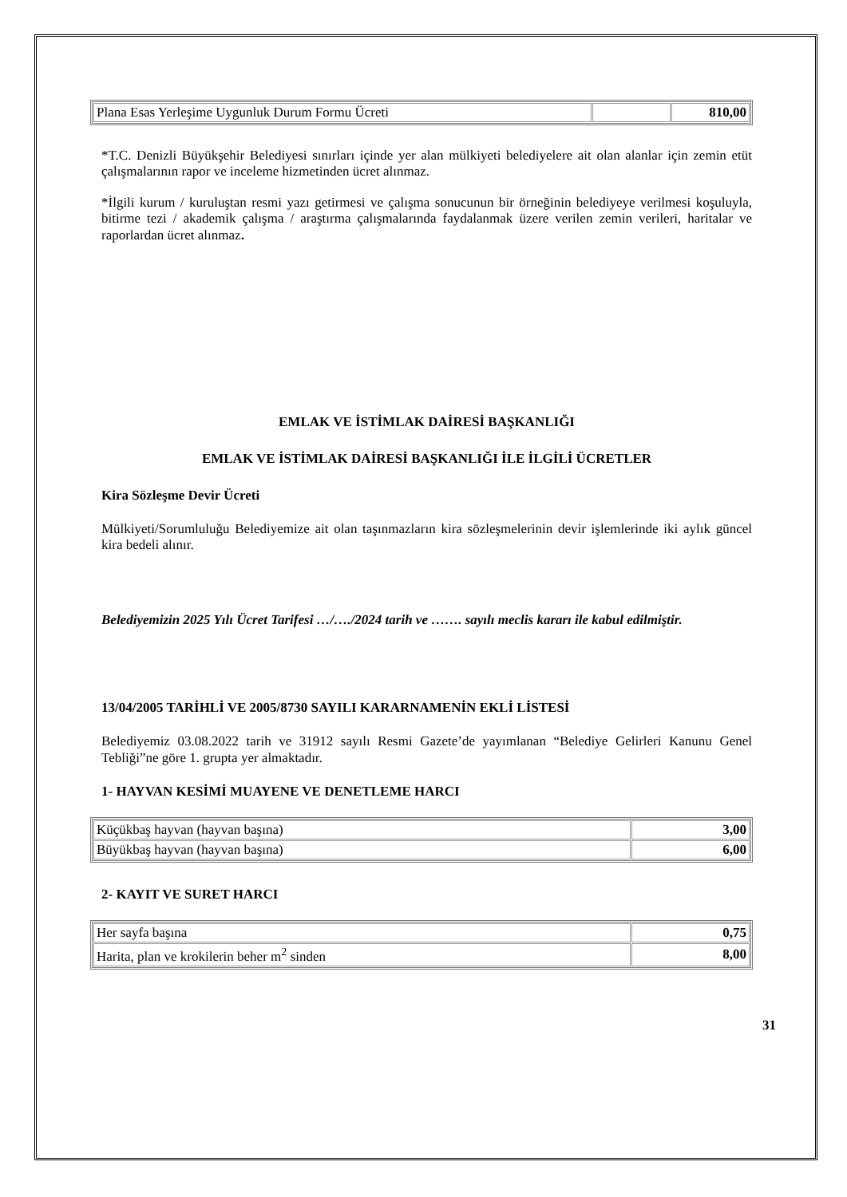| Plana Esas Yerleşime Uygunluk Durum Formu Ücreti | | 810,00 |
*T.C. Denizli Büyükşehir Belediyesi sınırları içinde yer alan mülkiyeti belediyelere ait olan alanlar için zemin etüt çalışmalarının rapor ve inceleme hizmetinden ücret alınmaz.
*İlgili kurum / kuruluştan resmi yazı getirmesi ve çalışma sonucunun bir örneğinin belediyeye verilmesi koşuluyla, bitirme tezi / akademik çalışma / araştırma çalışmalarında faydalanmak üzere verilen zemin verileri, haritalar ve raporlardan ücret alınmaz.
EMLAK VE İSTİMLAK DAİRESİ BAŞKANLIĞI
EMLAK VE İSTİMLAK DAİRESİ BAŞKANLIĞI İLE İLGİLİ ÜCRETLER
Kira Sözleşme Devir Ücreti
Mülkiyeti/Sorumluluğu Belediyemize ait olan taşınmazların kira sözleşmelerinin devir işlemlerinde iki aylık güncel kira bedeli alınır.
Belediyemizin 2025 Yılı Ücret Tarifesi …/…./2024 tarih ve ……. sayılı meclis kararı ile kabul edilmiştir.
13/04/2005 TARİHLİ VE 2005/8730 SAYILI KARARNAMENİN EKLİ LİSTESİ
Belediyemiz 03.08.2022 tarih ve 31912 sayılı Resmi Gazete’de yayımlanan “Belediye Gelirleri Kanunu Genel Tebliği”ne göre 1. grupta yer almaktadır.
1- HAYVAN KESİMİ MUAYENE VE DENETLEME HARCI
| Küçükbaş hayvan (hayvan başına) | 3,00 |
| Büyükbaş hayvan (hayvan başına) | 6,00 |
2- KAYIT VE SURET HARCI
| Her sayfa başına | 0,75 |
| Harita, plan ve krokilerin beher m<sup>2</sup> sinden | 8,00 |
31